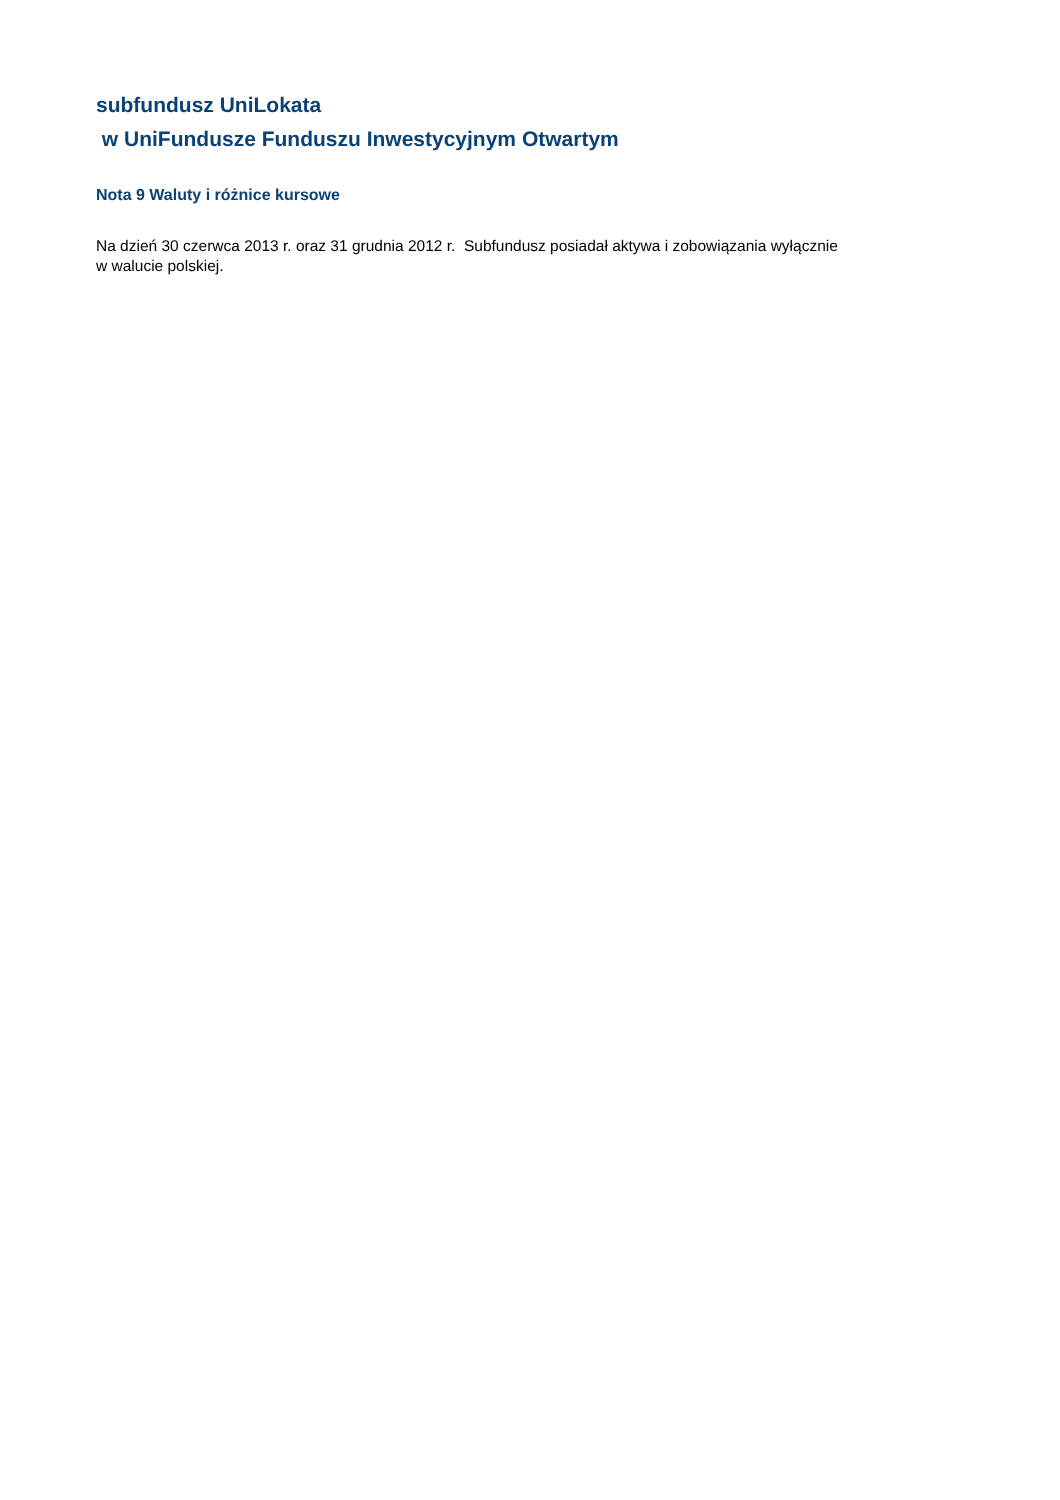subfundusz UniLokata
w UniFundusze Funduszu Inwestycyjnym Otwartym
Nota 9 Waluty i różnice kursowe
Na dzień 30 czerwca 2013 r. oraz 31 grudnia 2012 r. Subfundusz posiadał aktywa i zobowiązania wyłącznie
w walucie polskiej.